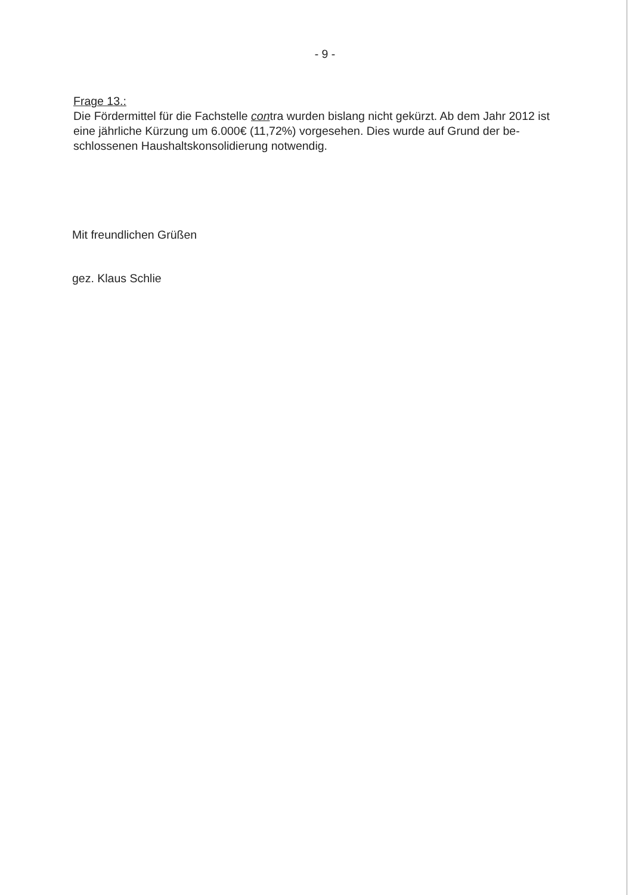- 9 -
Frage 13.:
Die Fördermittel für die Fachstelle contra wurden bislang nicht gekürzt. Ab dem Jahr 2012 ist eine jährliche Kürzung um 6.000€ (11,72%) vorgesehen. Dies wurde auf Grund der be-schlossenen Haushaltskonsolidierung notwendig.
Mit freundlichen Grüßen
gez. Klaus Schlie